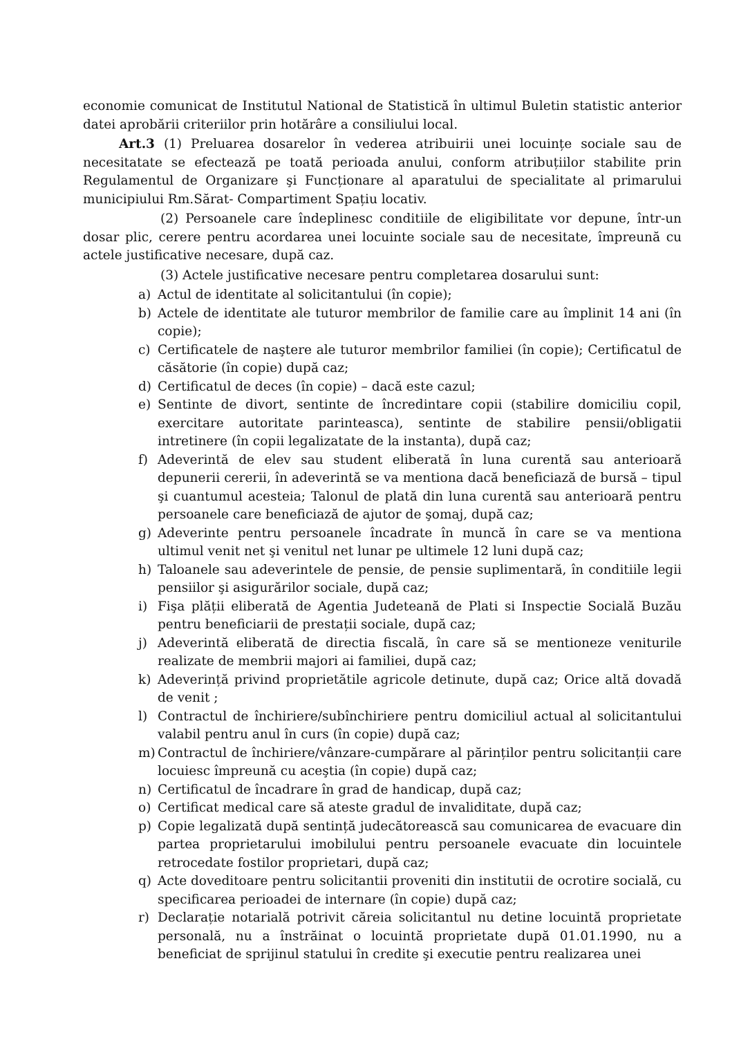economie comunicat de Institutul National de Statistică în ultimul Buletin statistic anterior datei aprobării criteriilor prin hotărâre a consiliului local.
Art.3 (1) Preluarea dosarelor în vederea atribuirii unei locuințe sociale sau de necesitatate se efectează pe toată perioada anului, conform atribuțiilor stabilite prin Regulamentul de Organizare şi Funcționare al aparatului de specialitate al primarului municipiului Rm.Sărat- Compartiment Spațiu locativ.
(2) Persoanele care îndeplinesc conditiile de eligibilitate vor depune, într-un dosar plic, cerere pentru acordarea unei locuinte sociale sau de necesitate, împreună cu actele justificative necesare, după caz.
(3) Actele justificative necesare pentru completarea dosarului sunt:
a) Actul de identitate al solicitantului (în copie);
b) Actele de identitate ale tuturor membrilor de familie care au împlinit 14 ani (în copie);
c) Certificatele de naştere ale tuturor membrilor familiei (în copie); Certificatul de căsătorie (în copie) după caz;
d) Certificatul de deces (în copie) – dacă este cazul;
e) Sentinte de divort, sentinte de încredintare copii (stabilire domiciliu copil, exercitare autoritate parinteasca), sentinte de stabilire pensii/obligatii intretinere (în copii legalizatate de la instanta), după caz;
f) Adeverintă de elev sau student eliberată în luna curentă sau anterioară depunerii cererii, în adeverintă se va mentiona dacă beneficiază de bursă – tipul şi cuantumul acesteia; Talonul de plată din luna curentă sau anterioară pentru persoanele care beneficiază de ajutor de şomaj, după caz;
g) Adeverinte pentru persoanele încadrate în muncă în care se va mentiona ultimul venit net şi venitul net lunar pe ultimele 12 luni după caz;
h) Taloanele sau adeverintele de pensie, de pensie suplimentară, în conditiile legii pensiilor şi asigurărilor sociale, după caz;
i) Fişa plății eliberată de Agentia Judeteană de Plati si Inspectie Socială Buzău pentru beneficiarii de prestații sociale, după caz;
j) Adeverintă eliberată de directia fiscală, în care să se mentioneze veniturile realizate de membrii majori ai familiei, după caz;
k) Adeverință privind proprietătile agricole detinute, după caz; Orice altă dovadă de venit ;
l) Contractul de închiriere/subînchiriere pentru domiciliul actual al solicitantului valabil pentru anul în curs (în copie) după caz;
m) Contractul de închiriere/vânzare-cumpărare al părinților pentru solicitanții care locuiesc împreună cu aceştia (în copie) după caz;
n) Certificatul de încadrare în grad de handicap, după caz;
o) Certificat medical care să ateste gradul de invaliditate, după caz;
p) Copie legalizată după sentință judecătorească sau comunicarea de evacuare din partea proprietarului imobilului pentru persoanele evacuate din locuintele retrocedate fostilor proprietari, după caz;
q) Acte doveditoare pentru solicitantii proveniti din institutii de ocrotire socială, cu specificarea perioadei de internare (în copie) după caz;
r) Declarație notarială potrivit căreia solicitantul nu detine locuintă proprietate personală, nu a înstrăinat o locuintă proprietate după 01.01.1990, nu a beneficiat de sprijinul statului în credite şi executie pentru realizarea unei